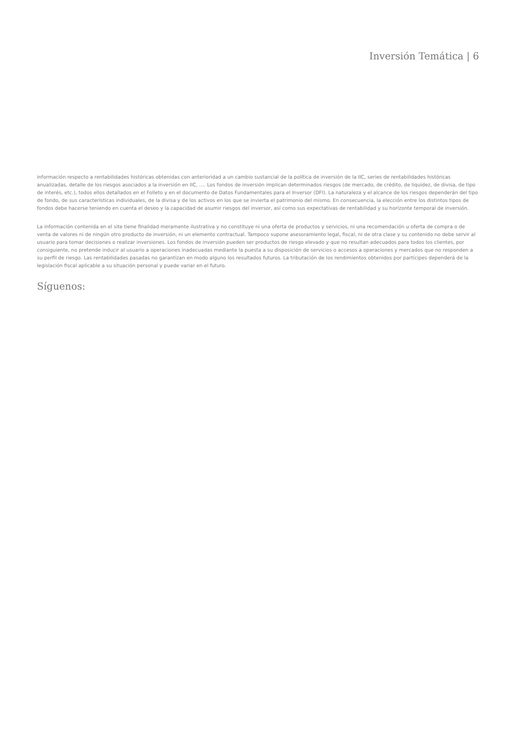Inversión Temática | 6
información respecto a rentabilidades históricas obtenidas con anterioridad a un cambio sustancial de la política de inversión de la IIC, series de rentabilidades históricas anualizadas, detalle de los riesgos asociados a la inversión en IIC, …. Los fondos de inversión implican determinados riesgos (de mercado, de crédito, de liquidez, de divisa, de tipo de interés, etc.), todos ellos detallados en el Folleto y en el documento de Datos Fundamentales para el Inversor (DFI). La naturaleza y el alcance de los riesgos dependerán del tipo de fondo, de sus características individuales, de la divisa y de los activos en los que se invierta el patrimonio del mismo. En consecuencia, la elección entre los distintos tipos de fondos debe hacerse teniendo en cuenta el deseo y la capacidad de asumir riesgos del inversor, así como sus expectativas de rentabilidad y su horizonte temporal de inversión.
La información contenida en el site tiene finalidad meramente ilustrativa y no constituye ni una oferta de productos y servicios, ni una recomendación u oferta de compra o de venta de valores ni de ningún otro producto de inversión, ni un elemento contractual. Tampoco supone asesoramiento legal, fiscal, ni de otra clase y su contenido no debe servir al usuario para tomar decisiones o realizar inversiones. Los fondos de inversión pueden ser productos de riesgo elevado y que no resultan adecuados para todos los clientes, por consiguiente, no pretende inducir al usuario a operaciones inadecuadas mediante la puesta a su disposición de servicios o accesos a operaciones y mercados que no responden a su perfil de riesgo. Las rentabilidades pasadas no garantizan en modo alguno los resultados futuros. La tributación de los rendimientos obtenidos por partícipes dependerá de la legislación fiscal aplicable a su situación personal y puede variar en el futuro.
Síguenos: